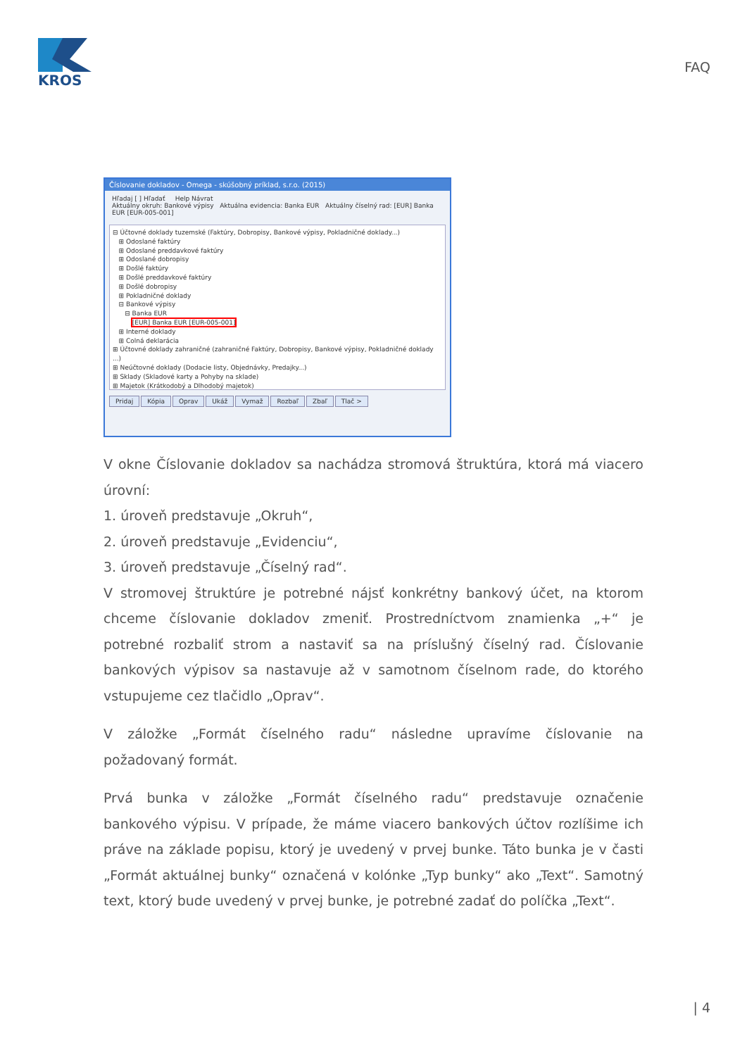KROS
FAQ
Číslovanie dokladov - Omega - skúšobný príklad, s.r.o. (2015)
Hľadaj [ ] Hľadať Help Návrat
Aktuálny okruh: Bankové výpisy Aktuálna evidencia: Banka EUR Aktuálny číselný rad: [EUR] Banka EUR [EUR-005-001]
⊟ Účtovné doklady tuzemské (Faktúry, Dobropisy, Bankové výpisy, Pokladničné doklady...)
⊞ Odoslané faktúry
⊞ Odoslané preddavkové faktúry
⊞ Odoslané dobropisy
⊞ Došlé faktúry
⊞ Došlé preddavkové faktúry
⊞ Došlé dobropisy
⊞ Pokladničné doklady
⊟ Bankové výpisy
⊟ Banka EUR
[EUR] Banka EUR [EUR-005-001]
⊞ Interné doklady
⊞ Colná deklarácia
⊞ Účtovné doklady zahraničné (zahraničné Faktúry, Dobropisy, Bankové výpisy, Pokladničné doklady ...)
⊞ Neúčtovné doklady (Dodacie listy, Objednávky, Predajky...)
⊞ Sklady (Skladové karty a Pohyby na sklade)
⊞ Majetok (Krátkodobý a Dlhodobý majetok)
Pridaj Kópia Oprav Ukáž Vymaž Rozbaľ Zbaľ Tlač >
V okne Číslovanie dokladov sa nachádza stromová štruktúra, ktorá má viacero úrovní:
1. úroveň predstavuje „Okruh“,
2. úroveň predstavuje „Evidenciu“,
3. úroveň predstavuje „Číselný rad“.
V stromovej štruktúre je potrebné nájsť konkrétny bankový účet, na ktorom chceme číslovanie dokladov zmeniť. Prostredníctvom znamienka „+“ je potrebné rozbaliť strom a nastaviť sa na príslušný číselný rad. Číslovanie bankových výpisov sa nastavuje až v samotnom číselnom rade, do ktorého vstupujeme cez tlačidlo „Oprav“.
V záložke „Formát číselného radu“ následne upravíme číslovanie na požadovaný formát.
Prvá bunka v záložke „Formát číselného radu“ predstavuje označenie bankového výpisu. V prípade, že máme viacero bankových účtov rozlíšime ich práve na základe popisu, ktorý je uvedený v prvej bunke. Táto bunka je v časti „Formát aktuálnej bunky“ označená v kolónke „Typ bunky“ ako „Text“. Samotný text, ktorý bude uvedený v prvej bunke, je potrebné zadať do políčka „Text“.
| 4